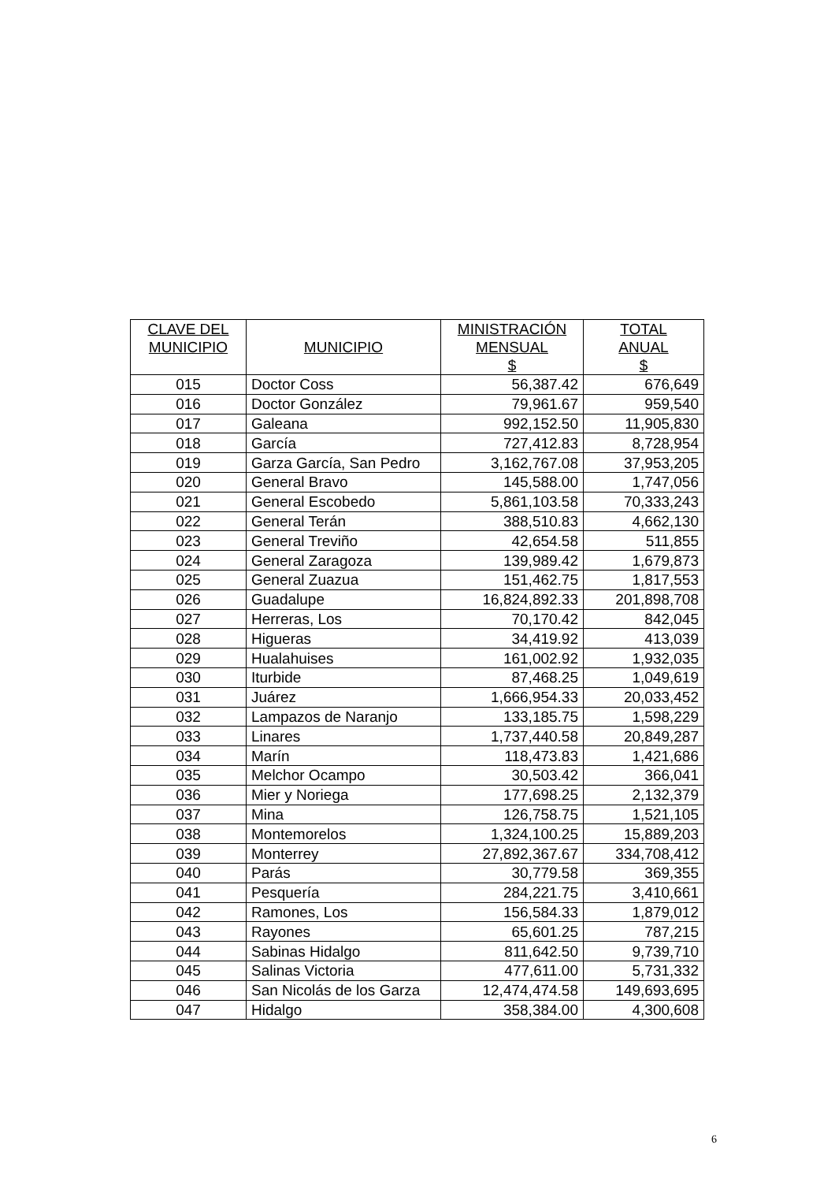| CLAVE DEL MUNICIPIO | MUNICIPIO | MINISTRACIÓN MENSUAL $ | TOTAL ANUAL $ |
| --- | --- | --- | --- |
| 015 | Doctor Coss | 56,387.42 | 676,649 |
| 016 | Doctor González | 79,961.67 | 959,540 |
| 017 | Galeana | 992,152.50 | 11,905,830 |
| 018 | García | 727,412.83 | 8,728,954 |
| 019 | Garza García, San Pedro | 3,162,767.08 | 37,953,205 |
| 020 | General Bravo | 145,588.00 | 1,747,056 |
| 021 | General Escobedo | 5,861,103.58 | 70,333,243 |
| 022 | General Terán | 388,510.83 | 4,662,130 |
| 023 | General Treviño | 42,654.58 | 511,855 |
| 024 | General Zaragoza | 139,989.42 | 1,679,873 |
| 025 | General Zuazua | 151,462.75 | 1,817,553 |
| 026 | Guadalupe | 16,824,892.33 | 201,898,708 |
| 027 | Herreras, Los | 70,170.42 | 842,045 |
| 028 | Higueras | 34,419.92 | 413,039 |
| 029 | Hualahuises | 161,002.92 | 1,932,035 |
| 030 | Iturbide | 87,468.25 | 1,049,619 |
| 031 | Juárez | 1,666,954.33 | 20,033,452 |
| 032 | Lampazos de Naranjo | 133,185.75 | 1,598,229 |
| 033 | Linares | 1,737,440.58 | 20,849,287 |
| 034 | Marín | 118,473.83 | 1,421,686 |
| 035 | Melchor Ocampo | 30,503.42 | 366,041 |
| 036 | Mier y Noriega | 177,698.25 | 2,132,379 |
| 037 | Mina | 126,758.75 | 1,521,105 |
| 038 | Montemorelos | 1,324,100.25 | 15,889,203 |
| 039 | Monterrey | 27,892,367.67 | 334,708,412 |
| 040 | Parás | 30,779.58 | 369,355 |
| 041 | Pesquería | 284,221.75 | 3,410,661 |
| 042 | Ramones, Los | 156,584.33 | 1,879,012 |
| 043 | Rayones | 65,601.25 | 787,215 |
| 044 | Sabinas Hidalgo | 811,642.50 | 9,739,710 |
| 045 | Salinas Victoria | 477,611.00 | 5,731,332 |
| 046 | San Nicolás de los Garza | 12,474,474.58 | 149,693,695 |
| 047 | Hidalgo | 358,384.00 | 4,300,608 |
6